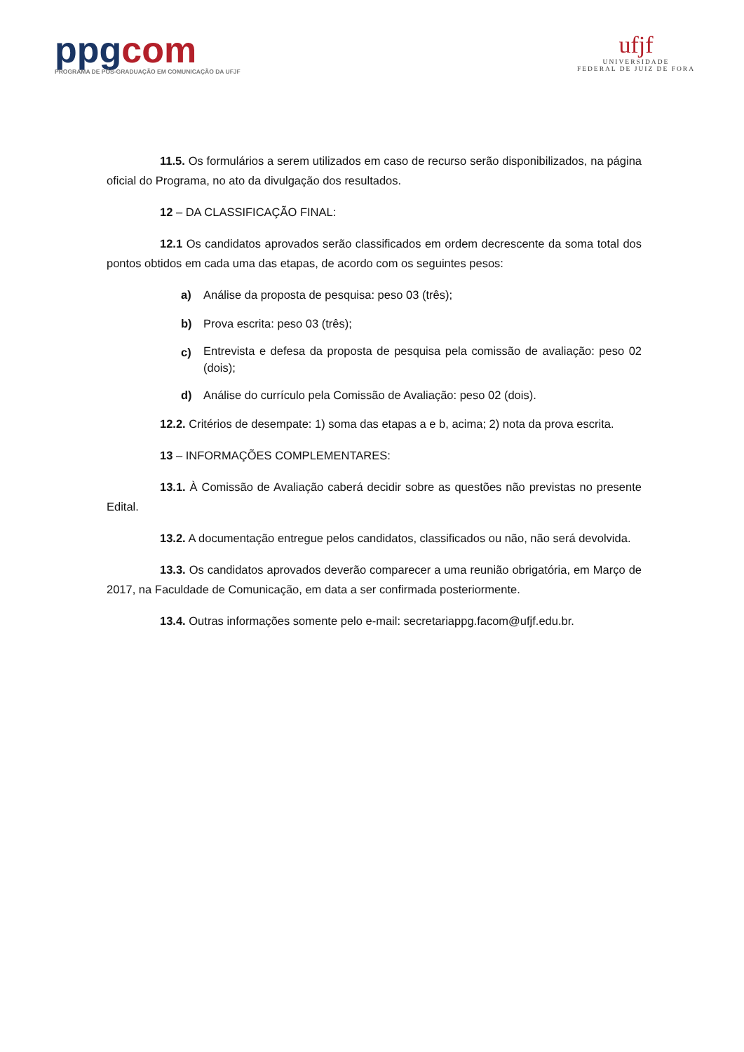ppgcom
PROGRAMA DE PÓS-GRADUAÇÃO EM COMUNICAÇÃO DA UFJF
ufjf
UNIVERSIDADE
FEDERAL DE JUIZ DE FORA
11.5. Os formulários a serem utilizados em caso de recurso serão disponibilizados, na página oficial do Programa, no ato da divulgação dos resultados.
12 – DA CLASSIFICAÇÃO FINAL:
12.1 Os candidatos aprovados serão classificados em ordem decrescente da soma total dos pontos obtidos em cada uma das etapas, de acordo com os seguintes pesos:
a) Análise da proposta de pesquisa: peso 03 (três);
b) Prova escrita: peso 03 (três);
c) Entrevista e defesa da proposta de pesquisa pela comissão de avaliação: peso 02 (dois);
d) Análise do currículo pela Comissão de Avaliação: peso 02 (dois).
12.2. Critérios de desempate: 1) soma das etapas a e b, acima; 2) nota da prova escrita.
13 – INFORMAÇÕES COMPLEMENTARES:
13.1. À Comissão de Avaliação caberá decidir sobre as questões não previstas no presente Edital.
13.2. A documentação entregue pelos candidatos, classificados ou não, não será devolvida.
13.3. Os candidatos aprovados deverão comparecer a uma reunião obrigatória, em Março de 2017, na Faculdade de Comunicação, em data a ser confirmada posteriormente.
13.4. Outras informações somente pelo e-mail: secretariappg.facom@ufjf.edu.br.